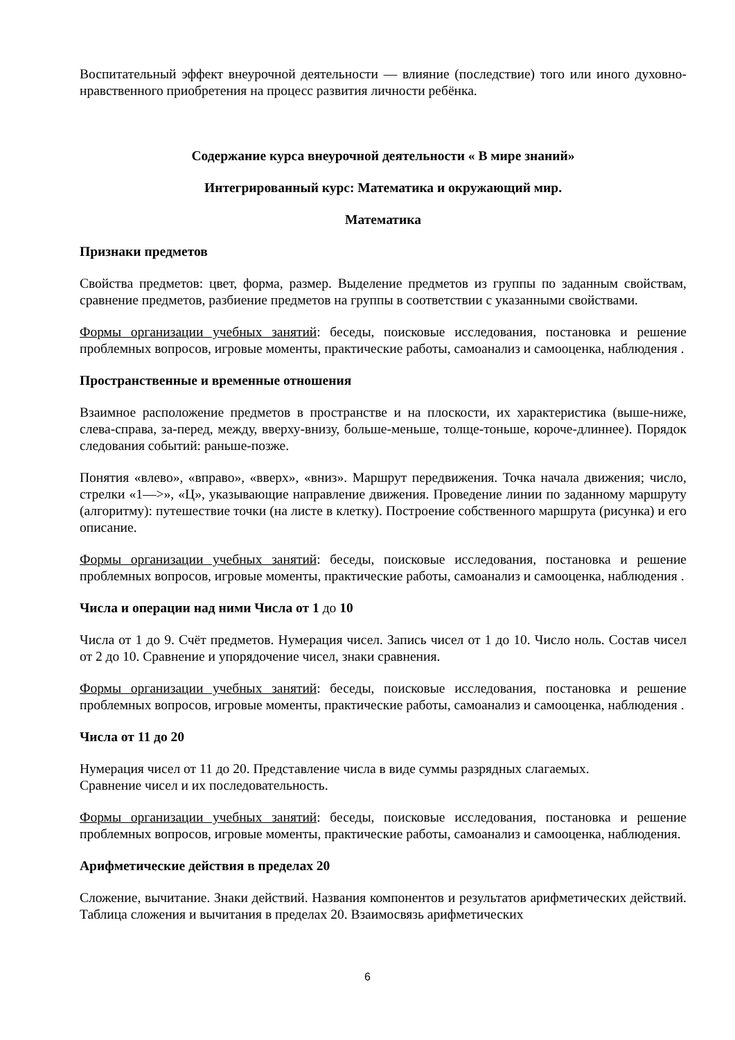Воспитательный эффект внеурочной деятельности — влияние (последствие) того или иного духовно-нравственного приобретения на процесс развития личности ребёнка.
Содержание курса внеурочной деятельности « В мире знаний»
Интегрированный курс: Математика и окружающий мир.
Математика
Признаки предметов
Свойства предметов: цвет, форма, размер. Выделение предметов из группы по заданным свойствам, сравнение предметов, разбиение предметов на группы в соответствии с указанными свойствами.
Формы организации учебных занятий: беседы, поисковые исследования, постановка и решение проблемных вопросов, игровые моменты, практические работы, самоанализ и самооценка, наблюдения .
Пространственные и временные отношения
Взаимное расположение предметов в пространстве и на плоскости, их характеристика (выше-ниже, слева-справа, за-перед, между, вверху-внизу, больше-меньше, толще-тоньше, короче-длиннее). Порядок следования событий: раньше-позже.
Понятия «влево», «вправо», «вверх», «вниз». Маршрут передвижения. Точка начала движения; число, стрелки «1—>», «Ц», указывающие направление движения. Проведение линии по заданному маршруту (алгоритму): путешествие точки (на листе в клетку). Построение собственного маршрута (рисунка) и его описание.
Формы организации учебных занятий: беседы, поисковые исследования, постановка и решение проблемных вопросов, игровые моменты, практические работы, самоанализ и самооценка, наблюдения .
Числа и операции над ними Числа от 1 до 10
Числа от 1 до 9. Счёт предметов. Нумерация чисел. Запись чисел от 1 до 10. Число ноль. Состав чисел от 2 до 10. Сравнение и упорядочение чисел, знаки сравнения.
Формы организации учебных занятий: беседы, поисковые исследования, постановка и решение проблемных вопросов, игровые моменты, практические работы, самоанализ и самооценка, наблюдения .
Числа от 11 до 20
Нумерация чисел от 11 до 20. Представление числа в виде суммы разрядных слагаемых.
Сравнение чисел и их последовательность.
Формы организации учебных занятий: беседы, поисковые исследования, постановка и решение проблемных вопросов, игровые моменты, практические работы, самоанализ и самооценка, наблюдения.
Арифметические действия в пределах 20
Сложение, вычитание. Знаки действий. Названия компонентов и результатов арифметических действий. Таблица сложения и вычитания в пределах 20. Взаимосвязь арифметических
6